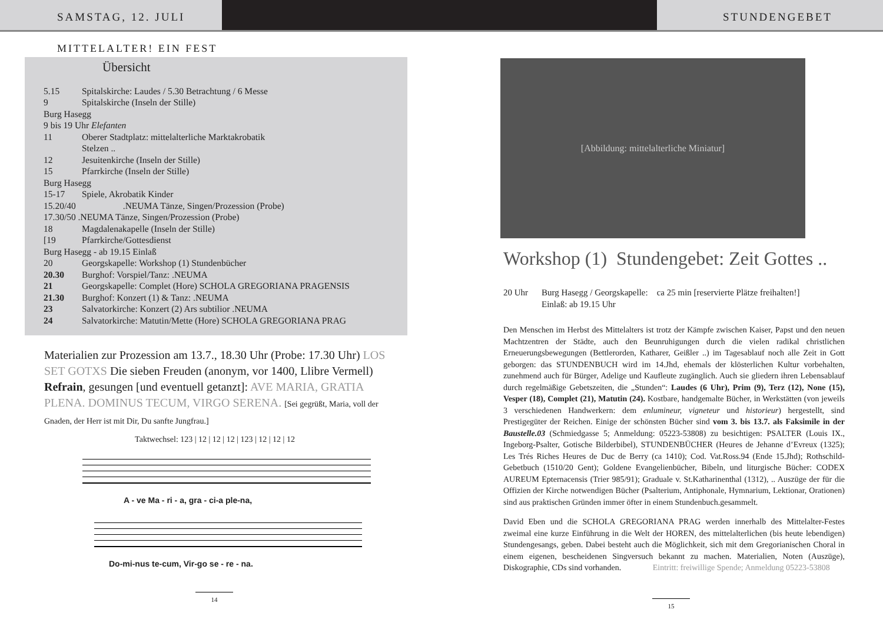SAMSTAG, 12. JULI STUNDENGEBET
MITTELALTER! EIN FEST
Übersicht
5.15 Spitalskirche: Laudes / 5.30 Betrachtung / 6 Messe
9 Spitalskirche (Inseln der Stille)
Burg Hasegg
9 bis 19 Uhr Elefanten
11 Oberer Stadtplatz: mittelalterliche Marktakrobatik
Stelzen ..
12 Jesuitenkirche (Inseln der Stille)
15 Pfarrkirche (Inseln der Stille)
Burg Hasegg
15-17 Spiele, Akrobatik Kinder
15.20/40 .NEUMA Tänze, Singen/Prozession (Probe)
17.30/50 .NEUMA Tänze, Singen/Prozession (Probe)
18 Magdalenakapelle (Inseln der Stille)
[19 Pfarrkirche/Gottesdienst
Burg Hasegg - ab 19.15 Einlaß
20 Georgskapelle: Workshop (1) Stundenbücher
20.30 Burghof: Vorspiel/Tanz: .NEUMA
21 Georgskapelle: Complet (Hore) SCHOLA GREGORIANA PRAGENSIS
21.30 Burghof: Konzert (1) & Tanz: .NEUMA
23 Salvatorkirche: Konzert (2) Ars subtilior .NEUMA
24 Salvatorkirche: Matutin/Mette (Hore) SCHOLA GREGORIANA PRAG
Materialien zur Prozession am 13.7., 18.30 Uhr (Probe: 17.30 Uhr) LOS SET GOTXS Die sieben Freuden (anonym, vor 1400, Llibre Vermell) Refrain, gesungen [und eventuell getanzt]: AVE MARIA, GRATIA PLENA. DOMINUS TECUM, VIRGO SERENA. [Sei gegrüßt, Maria, voll der Gnaden, der Herr ist mit Dir, Du sanfte Jungfrau.]
Taktwechsel: 123 | 12 | 12 | 12 | 123 | 12 | 12 | 12
A - ve Ma - ri - a, gra - ci-a ple-na,
Do-mi-nus te-cum, Vir-go se - re - na.
14
[Abbildung: mittelalterliche Miniatur]
Workshop (1) Stundengebet: Zeit Gottes ..
20 Uhr Burg Hasegg / Georgskapelle: ca 25 min [reservierte Plätze freihalten!]
Einlaß: ab 19.15 Uhr
Den Menschen im Herbst des Mittelalters ist trotz der Kämpfe zwischen Kaiser, Papst und den neuen Machtzentren der Städte, auch den Beunruhigungen durch die vielen radikal christlichen Erneuerungsbewegungen (Bettlerorden, Katharer, Geißler ..) im Tagesablauf noch alle Zeit in Gott geborgen: das STUNDENBUCH wird im 14.Jhd, ehemals der klösterlichen Kultur vorbehalten, zunehmend auch für Bürger, Adelige und Kaufleute zugänglich. Auch sie gliedern ihren Lebensablauf durch regelmäßige Gebetszeiten, die „Stunden“: Laudes (6 Uhr), Prim (9), Terz (12), None (15), Vesper (18), Complet (21), Matutin (24). Kostbare, handgemalte Bücher, in Werkstätten (von jeweils 3 verschiedenen Handwerkern: dem enlumineur, vigneteur und historieur) hergestellt, sind Prestigegüter der Reichen. Einige der schönsten Bücher sind vom 3. bis 13.7. als Faksimile in der Baustelle.03 (Schmiedgasse 5; Anmeldung: 05223-53808) zu besichtigen: PSALTER (Louis IX., Ingeborg-Psalter, Gotische Bilderbibel), STUNDENBÜCHER (Heures de Jehanne d’Evreux (1325); Les Trés Riches Heures de Duc de Berry (ca 1410); Cod. Vat.Ross.94 (Ende 15.Jhd); Rothschild-Gebetbuch (1510/20 Gent); Goldene Evangelienbücher, Bibeln, und liturgische Bücher: CODEX AUREUM Epternacensis (Trier 985/91); Graduale v. St.Katharinenthal (1312), .. Auszüge der für die Offizien der Kirche notwendigen Bücher (Psalterium, Antiphonale, Hymnarium, Lektionar, Orationen) sind aus praktischen Gründen immer öfter in einem Stundenbuch.gesammelt.
David Eben und die SCHOLA GREGORIANA PRAG werden innerhalb des Mittelalter-Festes zweimal eine kurze Einführung in die Welt der HOREN, des mittelalterlichen (bis heute lebendigen) Stundengesangs, geben. Dabei besteht auch die Möglichkeit, sich mit dem Gregorianischen Choral in einem eigenen, bescheidenen Singversuch bekannt zu machen. Materialien, Noten (Auszüge), Diskographie, CDs sind vorhanden. Eintritt: freiwillige Spende; Anmeldung 05223-53808
15